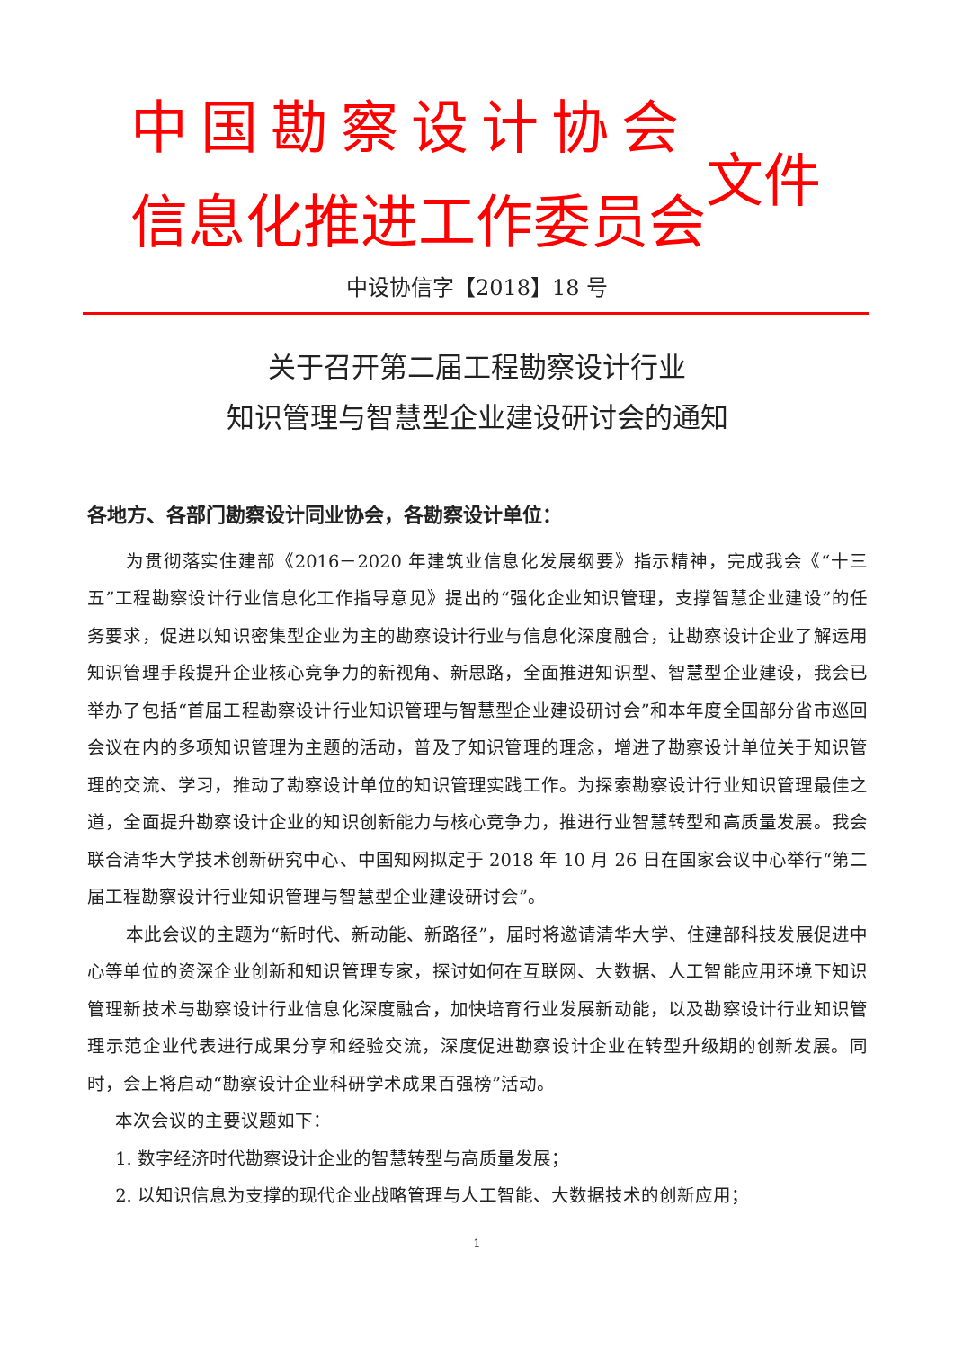中国勘察设计协会
信息化推进工作委员会
文件
中设协信字【2018】18 号
关于召开第二届工程勘察设计行业
知识管理与智慧型企业建设研讨会的通知
各地方、各部门勘察设计同业协会，各勘察设计单位：
为贯彻落实住建部《2016－2020 年建筑业信息化发展纲要》指示精神，完成我会《“十三五”工程勘察设计行业信息化工作指导意见》提出的“强化企业知识管理，支撑智慧企业建设”的任务要求，促进以知识密集型企业为主的勘察设计行业与信息化深度融合，让勘察设计企业了解运用知识管理手段提升企业核心竞争力的新视角、新思路，全面推进知识型、智慧型企业建设，我会已举办了包括“首届工程勘察设计行业知识管理与智慧型企业建设研讨会”和本年度全国部分省市巡回会议在内的多项知识管理为主题的活动，普及了知识管理的理念，增进了勘察设计单位关于知识管理的交流、学习，推动了勘察设计单位的知识管理实践工作。为探索勘察设计行业知识管理最佳之道，全面提升勘察设计企业的知识创新能力与核心竞争力，推进行业智慧转型和高质量发展。我会联合清华大学技术创新研究中心、中国知网拟定于 2018 年 10 月 26 日在国家会议中心举行“第二届工程勘察设计行业知识管理与智慧型企业建设研讨会”。
本此会议的主题为“新时代、新动能、新路径”，届时将邀请清华大学、住建部科技发展促进中心等单位的资深企业创新和知识管理专家，探讨如何在互联网、大数据、人工智能应用环境下知识管理新技术与勘察设计行业信息化深度融合，加快培育行业发展新动能，以及勘察设计行业知识管理示范企业代表进行成果分享和经验交流，深度促进勘察设计企业在转型升级期的创新发展。同时，会上将启动“勘察设计企业科研学术成果百强榜”活动。
本次会议的主要议题如下：
1. 数字经济时代勘察设计企业的智慧转型与高质量发展；
2. 以知识信息为支撑的现代企业战略管理与人工智能、大数据技术的创新应用；
1